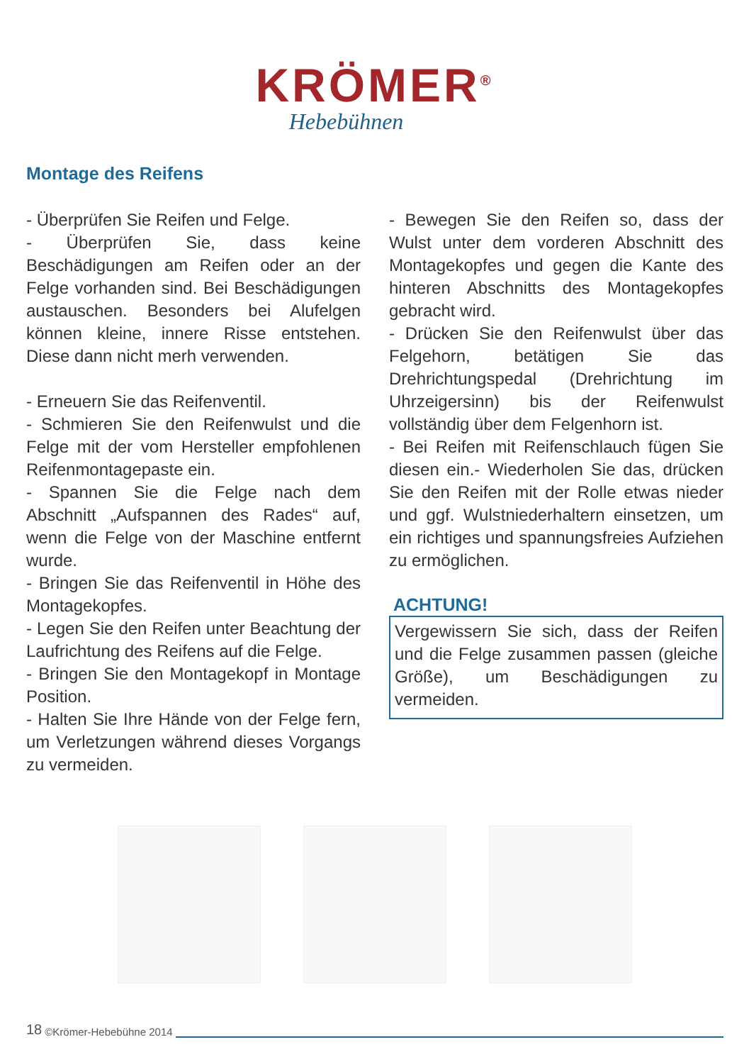KRÖMER<sup>®</sup>
Hebebühnen
Montage des Reifens
- Überprüfen Sie Reifen und Felge.
- Überprüfen Sie, dass keine Beschädigungen am Reifen oder an der Felge vorhanden sind. Bei Beschädigungen austauschen. Besonders bei Alufelgen können kleine, innere Risse entstehen. Diese dann nicht merh verwenden.
- Erneuern Sie das Reifenventil.
- Schmieren Sie den Reifenwulst und die Felge mit der vom Hersteller empfohlenen Reifenmontagepaste ein.
- Spannen Sie die Felge nach dem Abschnitt „Aufspannen des Rades“ auf, wenn die Felge von der Maschine entfernt wurde.
- Bringen Sie das Reifenventil in Höhe des Montagekopfes.
- Legen Sie den Reifen unter Beachtung der Laufrichtung des Reifens auf die Felge.
- Bringen Sie den Montagekopf in Montage Position.
- Halten Sie Ihre Hände von der Felge fern, um Verletzungen während dieses Vorgangs zu vermeiden.
- Bewegen Sie den Reifen so, dass der Wulst unter dem vorderen Abschnitt des Montagekopfes und gegen die Kante des hinteren Abschnitts des Montagekopfes gebracht wird.
- Drücken Sie den Reifenwulst über das Felgehorn, betätigen Sie das Drehrichtungspedal (Drehrichtung im Uhrzeigersinn) bis der Reifenwulst vollständig über dem Felgenhorn ist.
- Bei Reifen mit Reifenschlauch fügen Sie diesen ein.- Wiederholen Sie das, drücken Sie den Reifen mit der Rolle etwas nieder und ggf. Wulstniederhaltern einsetzen, um ein richtiges und spannungsfreies Aufziehen zu ermöglichen.
ACHTUNG!
Vergewissern Sie sich, dass der Reifen und die Felge zusammen passen (gleiche Größe), um Beschädigungen zu vermeiden.
18 ©Krömer-Hebebühne 2014